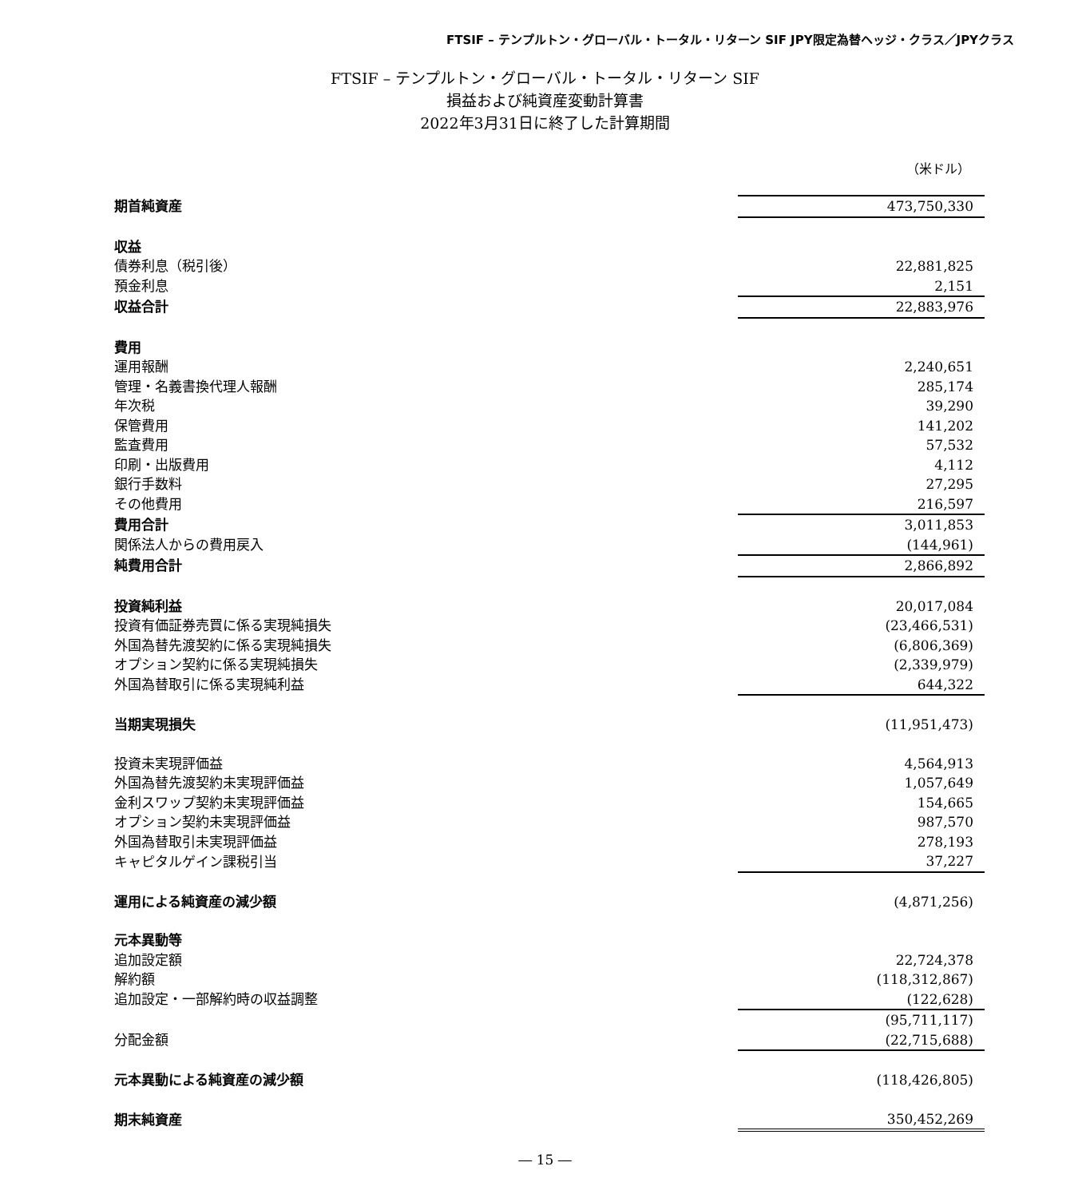FTSIF – テンプルトン・グローバル・トータル・リターン SIF JPY限定為替ヘッジ・クラス／JPYクラス
FTSIF – テンプルトン・グローバル・トータル・リターン SIF
損益および純資産変動計算書
2022年3月31日に終了した計算期間
（米ドル）
| 期首純資産 | 473,750,330 |
| 収益 | |
| 債券利息（税引後） | 22,881,825 |
| 預金利息 | 2,151 |
| 収益合計 | 22,883,976 |
| 費用 | |
| 運用報酬 | 2,240,651 |
| 管理・名義書換代理人報酬 | 285,174 |
| 年次税 | 39,290 |
| 保管費用 | 141,202 |
| 監査費用 | 57,532 |
| 印刷・出版費用 | 4,112 |
| 銀行手数料 | 27,295 |
| その他費用 | 216,597 |
| 費用合計 | 3,011,853 |
| 関係法人からの費用戻入 | (144,961) |
| 純費用合計 | 2,866,892 |
| 投資純利益 | 20,017,084 |
| 投資有価証券売買に係る実現純損失 | (23,466,531) |
| 外国為替先渡契約に係る実現純損失 | (6,806,369) |
| オプション契約に係る実現純損失 | (2,339,979) |
| 外国為替取引に係る実現純利益 | 644,322 |
| 当期実現損失 | (11,951,473) |
| 投資未実現評価益 | 4,564,913 |
| 外国為替先渡契約未実現評価益 | 1,057,649 |
| 金利スワップ契約未実現評価益 | 154,665 |
| オプション契約未実現評価益 | 987,570 |
| 外国為替取引未実現評価益 | 278,193 |
| キャピタルゲイン課税引当 | 37,227 |
| 運用による純資産の減少額 | (4,871,256) |
| 元本異動等 | |
| 追加設定額 | 22,724,378 |
| 解約額 | (118,312,867) |
| 追加設定・一部解約時の収益調整 | (122,628) |
| | (95,711,117) |
| 分配金額 | (22,715,688) |
| 元本異動による純資産の減少額 | (118,426,805) |
| 期末純資産 | 350,452,269 |
― 15 ―